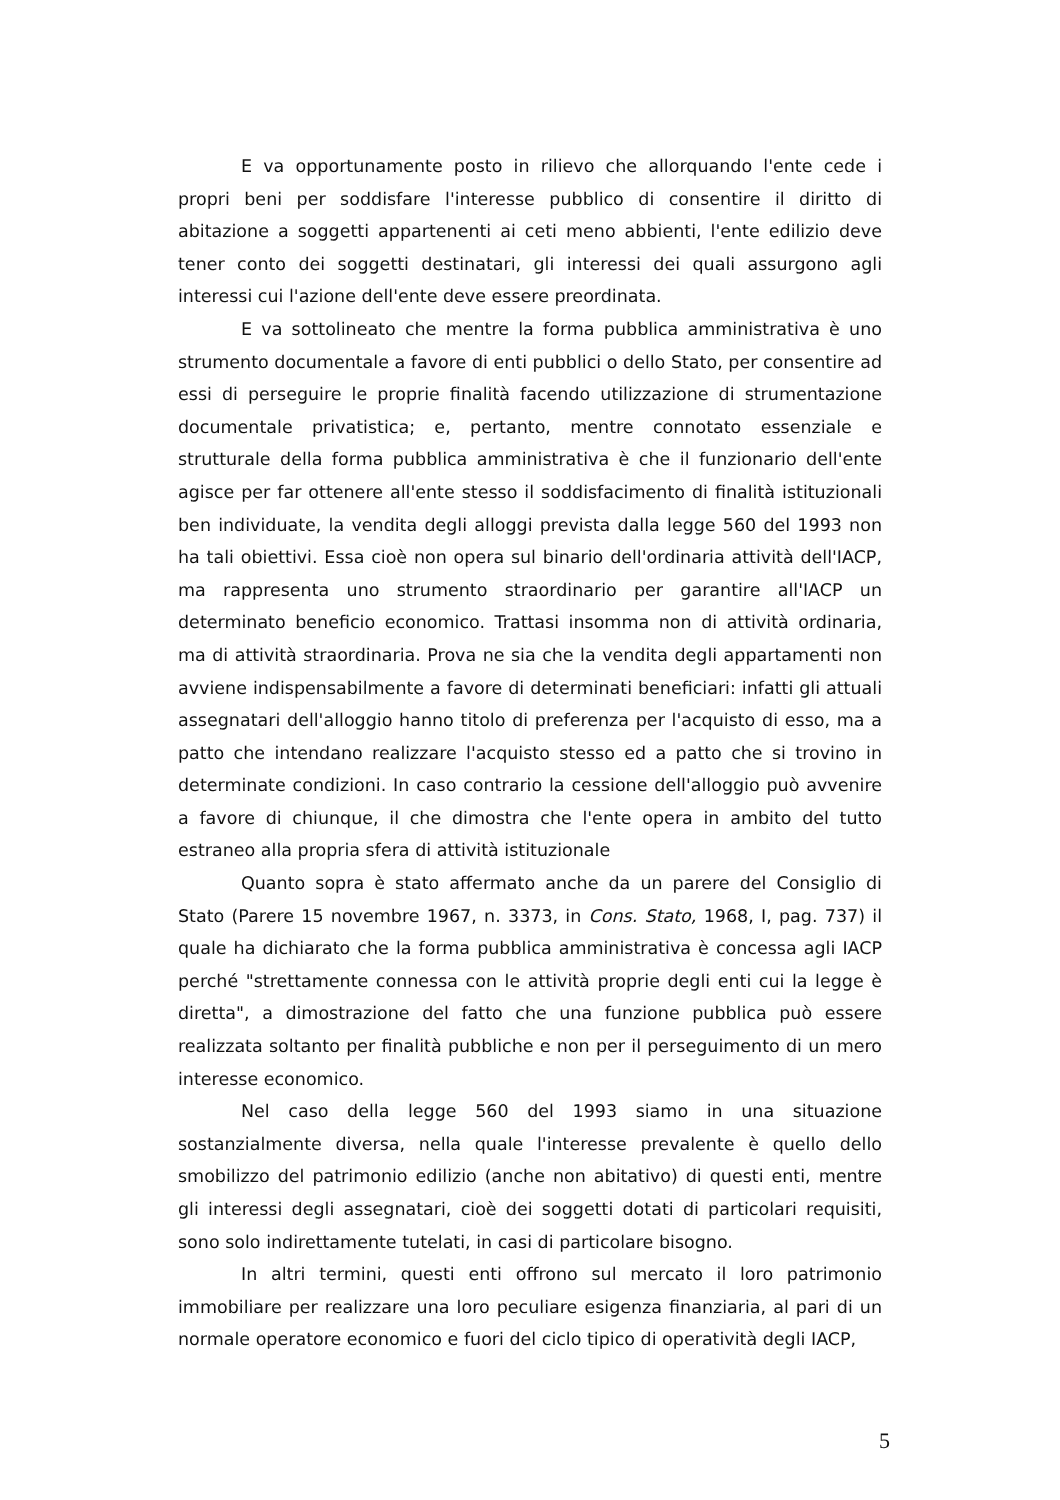E va opportunamente posto in rilievo che allorquando l'ente cede i propri beni per soddisfare l'interesse pubblico di consentire il diritto di abitazione a soggetti appartenenti ai ceti meno abbienti, l'ente edilizio deve tener conto dei soggetti destinatari, gli interessi dei quali assurgono agli interessi cui l'azione dell'ente deve essere preordinata.
E va sottolineato che mentre la forma pubblica amministrativa è uno strumento documentale a favore di enti pubblici o dello Stato, per consentire ad essi di perseguire le proprie finalità facendo utilizzazione di strumentazione documentale privatistica; e, pertanto, mentre connotato essenziale e strutturale della forma pubblica amministrativa è che il funzionario dell'ente agisce per far ottenere all'ente stesso il soddisfacimento di finalità istituzionali ben individuate, la vendita degli alloggi prevista dalla legge 560 del 1993 non ha tali obiettivi. Essa cioè non opera sul binario dell'ordinaria attività dell'IACP, ma rappresenta uno strumento straordinario per garantire all'IACP un determinato beneficio economico. Trattasi insomma non di attività ordinaria, ma di attività straordinaria. Prova ne sia che la vendita degli appartamenti non avviene indispensabilmente a favore di determinati beneficiari: infatti gli attuali assegnatari dell'alloggio hanno titolo di preferenza per l'acquisto di esso, ma a patto che intendano realizzare l'acquisto stesso ed a patto che si trovino in determinate condizioni. In caso contrario la cessione dell'alloggio può avvenire a favore di chiunque, il che dimostra che l'ente opera in ambito del tutto estraneo alla propria sfera di attività istituzionale
Quanto sopra è stato affermato anche da un parere del Consiglio di Stato (Parere 15 novembre 1967, n. 3373, in Cons. Stato, 1968, I, pag. 737) il quale ha dichiarato che la forma pubblica amministrativa è concessa agli IACP perché "strettamente connessa con le attività proprie degli enti cui la legge è diretta", a dimostrazione del fatto che una funzione pubblica può essere realizzata soltanto per finalità pubbliche e non per il perseguimento di un mero interesse economico.
Nel caso della legge 560 del 1993 siamo in una situazione sostanzialmente diversa, nella quale l'interesse prevalente è quello dello smobilizzo del patrimonio edilizio (anche non abitativo) di questi enti, mentre gli interessi degli assegnatari, cioè dei soggetti dotati di particolari requisiti, sono solo indirettamente tutelati, in casi di particolare bisogno.
In altri termini, questi enti offrono sul mercato il loro patrimonio immobiliare per realizzare una loro peculiare esigenza finanziaria, al pari di un normale operatore economico e fuori del ciclo tipico di operatività degli IACP,
5